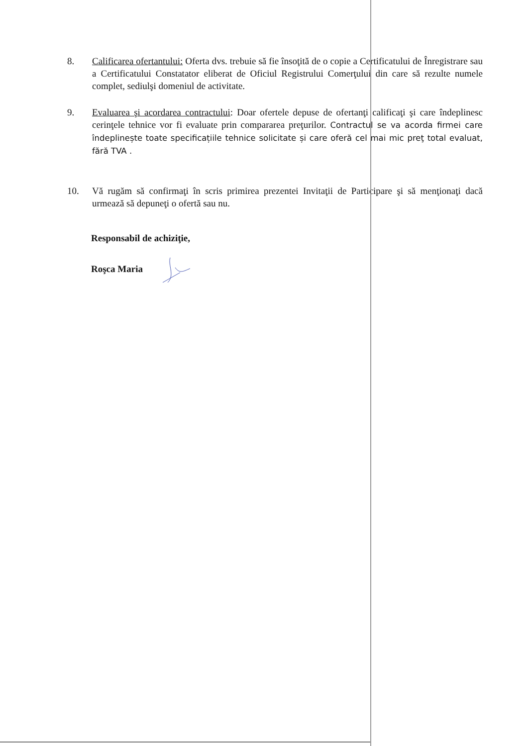8. Calificarea ofertantului: Oferta dvs. trebuie să fie însoţită de o copie a Certificatului de Înregistrare sau a Certificatului Constatator eliberat de Oficiul Registrului Comerţului din care să rezulte numele complet, sediulşi domeniul de activitate.
9. Evaluarea şi acordarea contractului: Doar ofertele depuse de ofertanţi calificaţi şi care îndeplinesc cerinţele tehnice vor fi evaluate prin compararea preţurilor. Contractul se va acorda firmei care îndeplinește toate specificațiile tehnice solicitate și care oferă cel mai mic preţ total evaluat, fără TVA .
10. Vă rugăm să confirmaţi în scris primirea prezentei Invitaţii de Participare şi să menţionaţi dacă urmează să depuneţi o ofertă sau nu.
Responsabil de achiziţie,
Roşca Maria